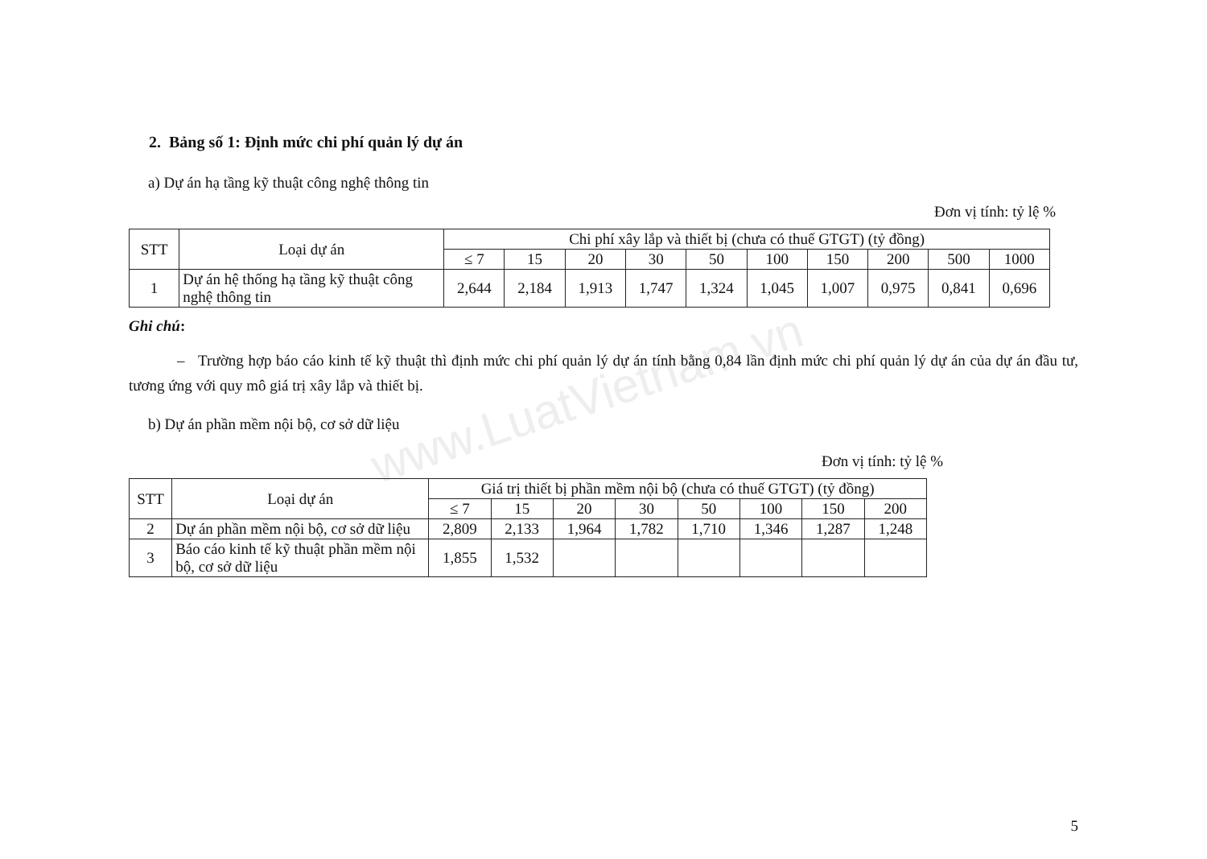www.LuatVietnam.vn
2. Bảng số 1: Định mức chi phí quản lý dự án
a) Dự án hạ tầng kỹ thuật công nghệ thông tin
Đơn vị tính: tỷ lệ %
| STT | Loại dự án | Chi phí xây lắp và thiết bị (chưa có thuế GTGT) (tỷ đồng) | | | | | | | | | |
| --- | --- | --- | --- | --- | --- | --- | --- | --- | --- | --- | --- |
| | | ≤ 7 | 15 | 20 | 30 | 50 | 100 | 150 | 200 | 500 | 1000 |
| 1 | Dự án hệ thống hạ tầng kỹ thuật công nghệ thông tin | 2,644 | 2,184 | 1,913 | 1,747 | 1,324 | 1,045 | 1,007 | 0,975 | 0,841 | 0,696 |
Ghi chú:
– Trường hợp báo cáo kinh tế kỹ thuật thì định mức chi phí quản lý dự án tính bằng 0,84 lần định mức chi phí quản lý dự án của dự án đầu tư, tương ứng với quy mô giá trị xây lắp và thiết bị.
b) Dự án phần mềm nội bộ, cơ sở dữ liệu
Đơn vị tính: tỷ lệ %
| STT | Loại dự án | Giá trị thiết bị phần mềm nội bộ (chưa có thuế GTGT) (tỷ đồng) | | | | | | | |
| --- | --- | --- | --- | --- | --- | --- | --- | --- | --- |
| | | ≤ 7 | 15 | 20 | 30 | 50 | 100 | 150 | 200 |
| 2 | Dự án phần mềm nội bộ, cơ sở dữ liệu | 2,809 | 2,133 | 1,964 | 1,782 | 1,710 | 1,346 | 1,287 | 1,248 |
| 3 | Báo cáo kinh tế kỹ thuật phần mềm nội bộ, cơ sở dữ liệu | 1,855 | 1,532 | | | | | | |
5